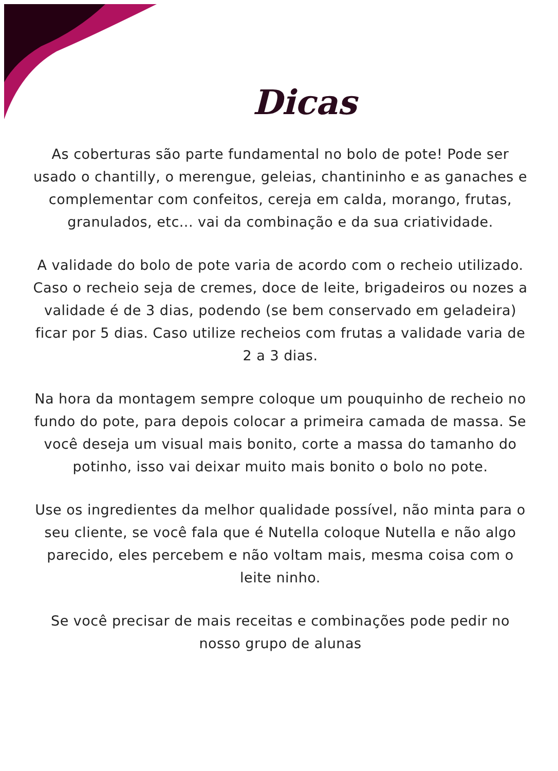Dicas
As coberturas são parte fundamental no bolo de pote! Pode ser usado o chantilly, o merengue, geleias, chantininho e as ganaches e complementar com confeitos, cereja em calda, morango, frutas, granulados, etc... vai da combinação e da sua criatividade.
A validade do bolo de pote varia de acordo com o recheio utilizado. Caso o recheio seja de cremes, doce de leite, brigadeiros ou nozes a validade é de 3 dias, podendo (se bem conservado em geladeira) ficar por 5 dias. Caso utilize recheios com frutas a validade varia de 2 a 3 dias.
Na hora da montagem sempre coloque um pouquinho de recheio no fundo do pote, para depois colocar a primeira camada de massa. Se você deseja um visual mais bonito, corte a massa do tamanho do potinho, isso vai deixar muito mais bonito o bolo no pote.
Use os ingredientes da melhor qualidade possível, não minta para o seu cliente, se você fala que é Nutella coloque Nutella e não algo parecido, eles percebem e não voltam mais, mesma coisa com o leite ninho.
Se você precisar de mais receitas e combinações pode pedir no nosso grupo de alunas